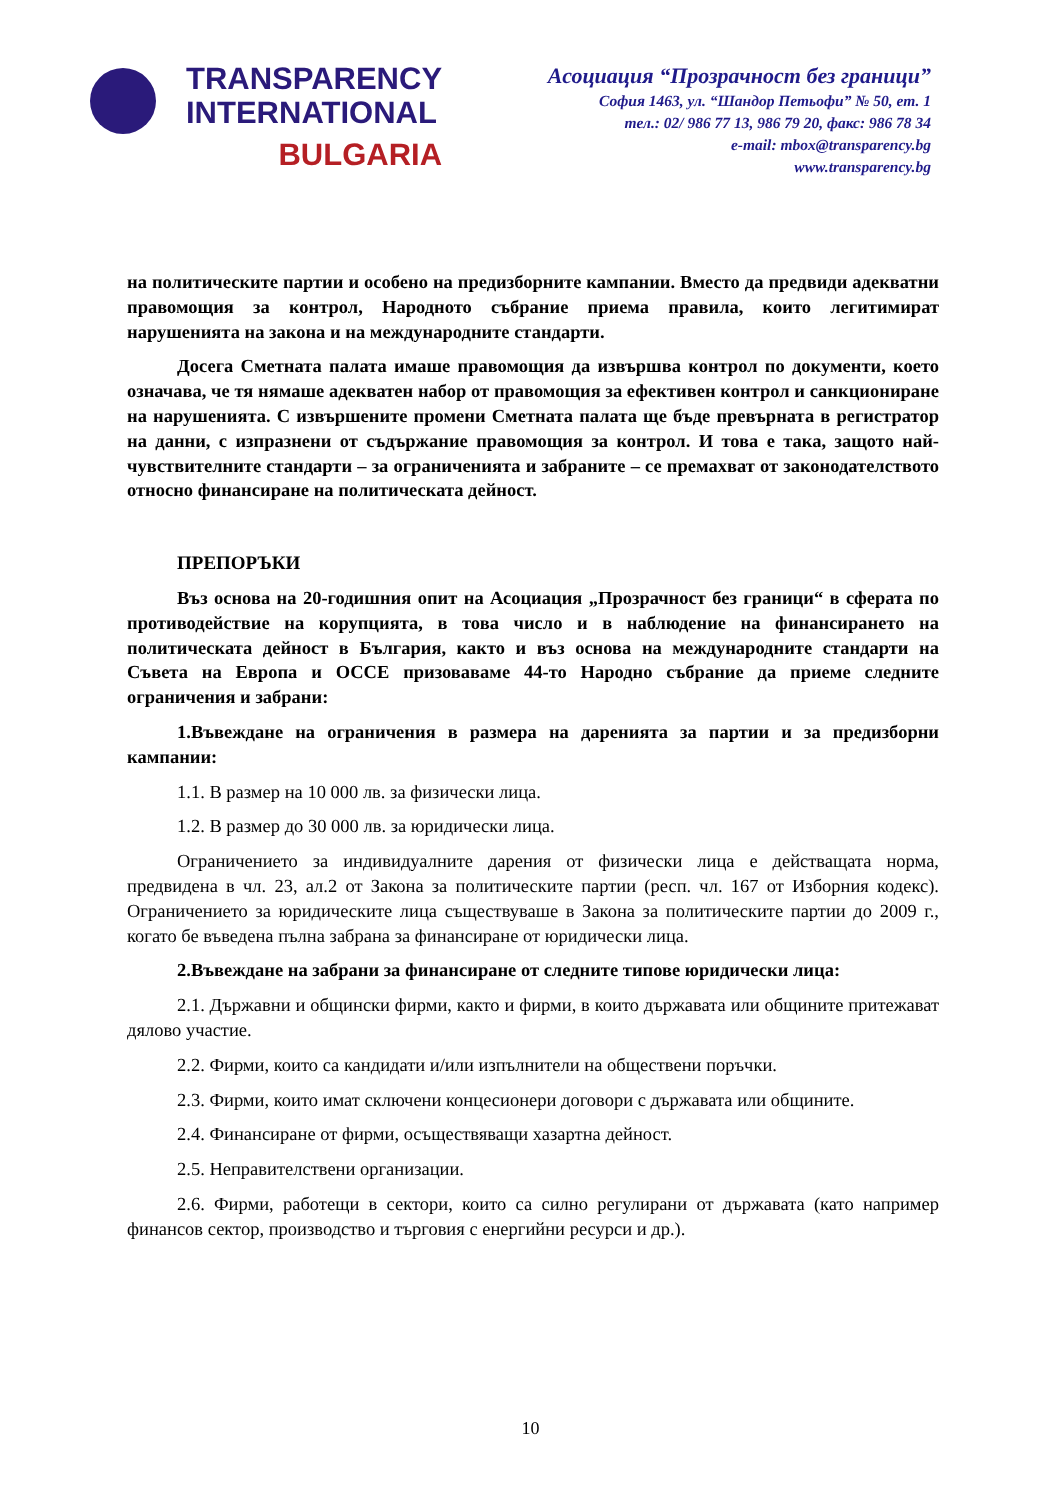TRANSPARENCY
INTERNATIONAL
BULGARIA
Асоциация “Прозрачност без граници”
София 1463, ул. “Шандор Петьофи” № 50, ет. 1
тел.: 02/ 986 77 13, 986 79 20, факс: 986 78 34
e-mail: mbox@transparency.bg
www.transparency.bg
на политическите партии и особено на предизборните кампании. Вместо да предвиди адекватни правомощия за контрол, Народното събрание приема правила, които легитимират нарушенията на закона и на международните стандарти.
Досега Сметната палата имаше правомощия да извършва контрол по документи, което означава, че тя нямаше адекватен набор от правомощия за ефективен контрол и санкциониране на нарушенията. С извършените промени Сметната палата ще бъде превърната в регистратор на данни, с изпразнени от съдържание правомощия за контрол. И това е така, защото най-чувствителните стандарти – за ограниченията и забраните – се премахват от законодателството относно финансиране на политическата дейност.
ПРЕПОРЪКИ
Въз основа на 20-годишния опит на Асоциация „Прозрачност без граници“ в сферата по противодействие на корупцията, в това число и в наблюдение на финансирането на политическата дейност в България, както и въз основа на международните стандарти на Съвета на Европа и ОССЕ призоваваме 44-то Народно събрание да приеме следните ограничения и забрани:
1.Въвеждане на ограничения в размера на даренията за партии и за предизборни кампании:
1.1. В размер на 10 000 лв. за физически лица.
1.2. В размер до 30 000 лв. за юридически лица.
Ограничението за индивидуалните дарения от физически лица е действащата норма, предвидена в чл. 23, ал.2 от Закона за политическите партии (респ. чл. 167 от Изборния кодекс). Ограничението за юридическите лица съществуваше в Закона за политическите партии до 2009 г., когато бе въведена пълна забрана за финансиране от юридически лица.
2.Въвеждане на забрани за финансиране от следните типове юридически лица:
2.1. Държавни и общински фирми, както и фирми, в които държавата или общините притежават дялово участие.
2.2. Фирми, които са кандидати и/или изпълнители на обществени поръчки.
2.3. Фирми, които имат сключени концесионери договори с държавата или общините.
2.4. Финансиране от фирми, осъществяващи хазартна дейност.
2.5. Неправителствени организации.
2.6. Фирми, работещи в сектори, които са силно регулирани от държавата (като например финансов сектор, производство и търговия с енергийни ресурси и др.).
10